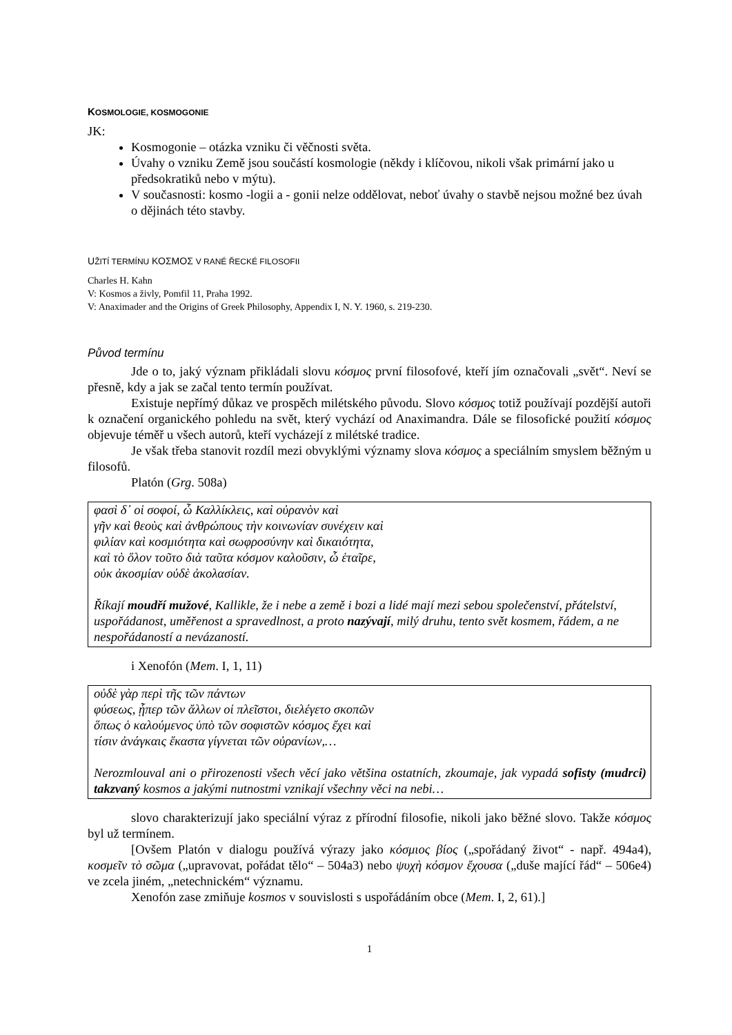KOSMOLOGIE, KOSMOGONIE
JK:
Kosmogonie – otázka vzniku či věčnosti světa.
Úvahy o vzniku Země jsou součástí kosmologie (někdy i klíčovou, nikoli však primární jako u předsokratiků nebo v mýtu).
V současnosti: kosmo -logii a - gonii nelze oddělovat, neboť úvahy o stavbě nejsou možné bez úvah o dějinách této stavby.
UŽITÍ TERMÍNU ΚΟΣΜΟΣ V RANÉ ŘECKÉ FILOSOFII
Charles H. Kahn
V: Kosmos a živly, Pomfil 11, Praha 1992.
V: Anaximader and the Origins of Greek Philosophy, Appendix I, N. Y. 1960, s. 219-230.
Původ termínu
Jde o to, jaký význam přikládali slovu κόσμος první filosofové, kteří jím označovali „svět“. Neví se přesně, kdy a jak se začal tento termín používat.
Existuje nepřímý důkaz ve prospěch milétského původu. Slovo κόσμος totiž používají pozdější autoři k označení organického pohledu na svět, který vychází od Anaximandra. Dále se filosofické použití κόσμος objevuje téměř u všech autorů, kteří vycházejí z milétské tradice.
Je však třeba stanovit rozdíl mezi obvyklými významy slova κόσμος a speciálním smyslem běžným u filosofů.
Platón (Grg. 508a)
φασὶ δ᾽ οἱ σοφοί, ὦ Καλλίκλεις, καὶ οὐρανὸν καὶ
γῆν καὶ θεοὺς καὶ ἀνθρώπους τὴν κοινωνίαν συνέχειν καὶ
φιλίαν καὶ κοσμιότητα καὶ σωφροσύνην καὶ δικαιότητα,
καὶ τὸ ὅλον τοῦτο διὰ ταῦτα κόσμον καλοῦσιν, ὦ ἑταῖρε,
οὐκ ἀκοσμίαν οὐδὲ ἀκολασίαν.
Říkají moudří mužové, Kallikle, že i nebe a země i bozi a lidé mají mezi sebou společenství, přátelství, uspořádanost, uměřenost a spravedlnost, a proto nazývají, milý druhu, tento svět kosmem, řádem, a ne nespořádaností a nevázaností.
i Xenofón (Mem. I, 1, 11)
οὐδὲ γὰρ περὶ τῆς τῶν πάντων
φύσεως, ᾗπερ τῶν ἄλλων οἱ πλεῖστοι, διελέγετο σκοπῶν
ὅπως ὁ καλούμενος ὑπὸ τῶν σοφιστῶν κόσμος ἔχει καὶ
τίσιν ἀνάγκαις ἕκαστα γίγνεται τῶν οὐρανίων,…
Nerozmlouval ani o přirozenosti všech věcí jako většina ostatních, zkoumaje, jak vypadá sofisty (mudrci) takzvaný kosmos a jakými nutnostmi vznikají všechny věci na nebi…
slovo charakterizují jako speciální výraz z přírodní filosofie, nikoli jako běžné slovo. Takže κόσμος byl už termínem.
[Ovšem Platón v dialogu používá výrazy jako κόσμιος βίος („spořádaný život“ - např. 494a4), κοσμεῖν τὸ σῶμα („upravovat, pořádat tělo“ – 504a3) nebo ψυχὴ κόσμον ἔχουσα („duše mající řád“ – 506e4) ve zcela jiném, „netechnickém“ významu.
Xenofón zase zmiňuje kosmos v souvislosti s uspořádáním obce (Mem. I, 2, 61).]
1